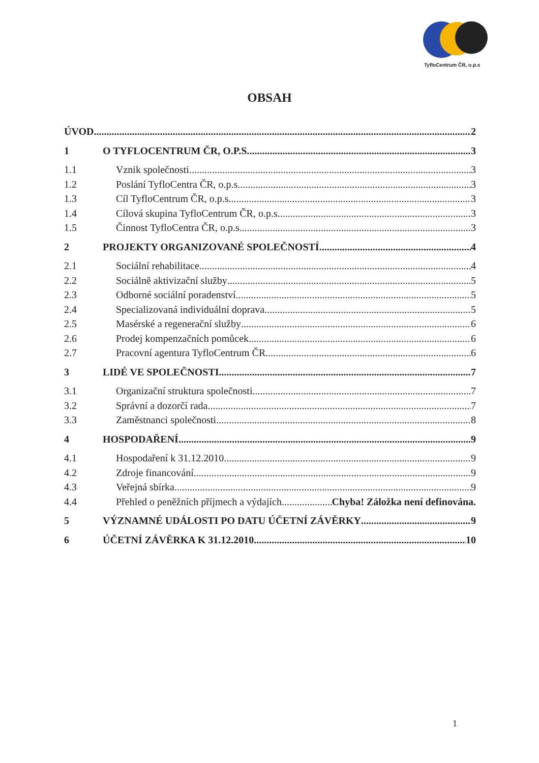TyfloCentrum ČR, o.p.s
OBSAH
ÚVOD 2
1 O TYFLOCENTRUM ČR, O.P.S. 3
1.1 Vznik společnosti 3
1.2 Poslání TyfloCentra ČR, o.p.s. 3
1.3 Cíl TyfloCentrum ČR, o.p.s. 3
1.4 Cílová skupina TyfloCentrum ČR, o.p.s. 3
1.5 Činnost TyfloCentra ČR, o.p.s. 3
2 PROJEKTY ORGANIZOVANÉ SPOLEČNOSTÍ 4
2.1 Sociální rehabilitace 4
2.2 Sociálně aktivizační služby 5
2.3 Odborné sociální poradenství 5
2.4 Specializovaná individuální doprava 5
2.5 Masérské a regenerační služby 6
2.6 Prodej kompenzačních pomůcek 6
2.7 Pracovní agentura TyfloCentrum ČR 6
3 LIDÉ VE SPOLEČNOSTI 7
3.1 Organizační struktura společnosti 7
3.2 Správní a dozorčí rada 7
3.3 Zaměstnanci společnosti 8
4 HOSPODAŘENÍ 9
4.1 Hospodaření k 31.12.2010 9
4.2 Zdroje financování 9
4.3 Veřejná sbírka 9
4.4 Přehled o peněžních příjmech a výdajích Chyba! Záložka není definována.
5 VÝZNAMNÉ UDÁLOSTI PO DATU ÚČETNÍ ZÁVĚRKY 9
6 ÚČETNÍ ZÁVĚRKA K 31.12.2010 10
1